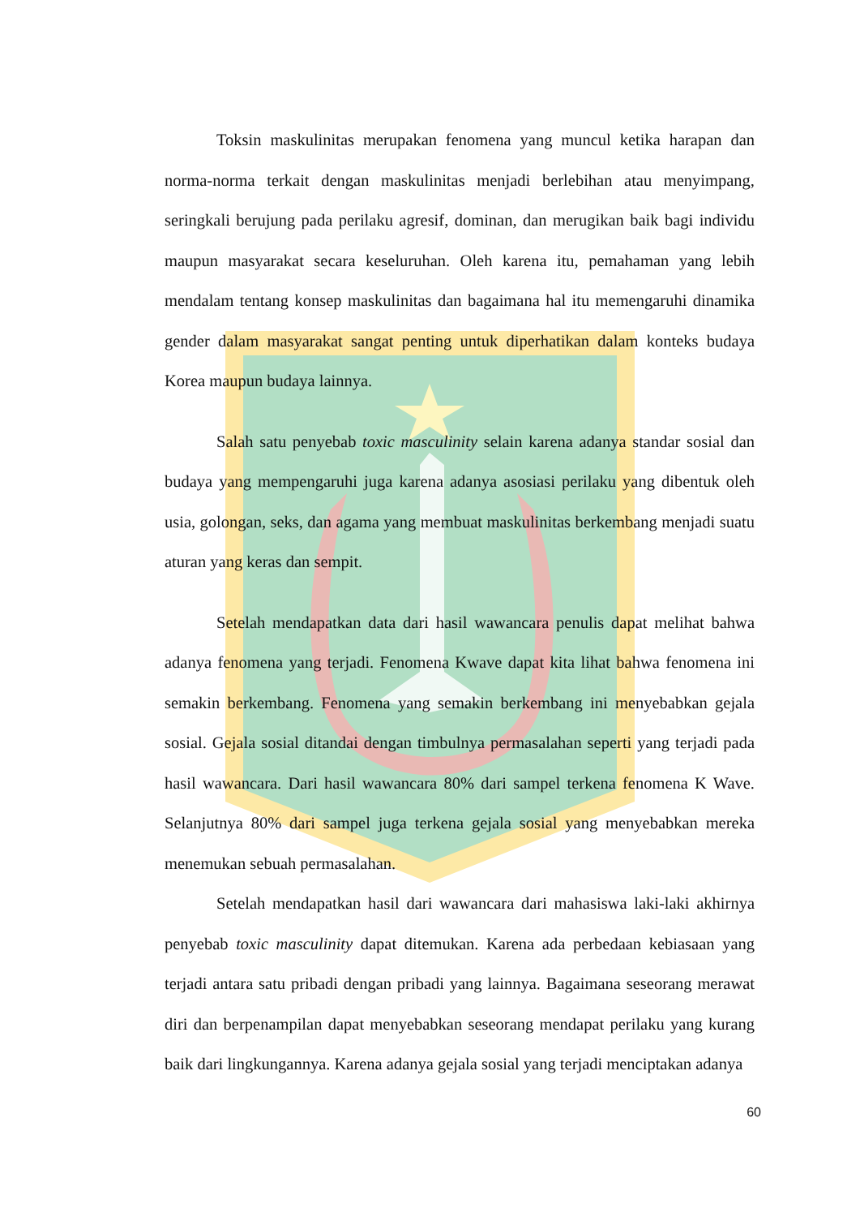Toksin maskulinitas merupakan fenomena yang muncul ketika harapan dan norma-norma terkait dengan maskulinitas menjadi berlebihan atau menyimpang, seringkali berujung pada perilaku agresif, dominan, dan merugikan baik bagi individu maupun masyarakat secara keseluruhan. Oleh karena itu, pemahaman yang lebih mendalam tentang konsep maskulinitas dan bagaimana hal itu memengaruhi dinamika gender dalam masyarakat sangat penting untuk diperhatikan dalam konteks budaya Korea maupun budaya lainnya.
Salah satu penyebab toxic masculinity selain karena adanya standar sosial dan budaya yang mempengaruhi juga karena adanya asosiasi perilaku yang dibentuk oleh usia, golongan, seks, dan agama yang membuat maskulinitas berkembang menjadi suatu aturan yang keras dan sempit.
Setelah mendapatkan data dari hasil wawancara penulis dapat melihat bahwa adanya fenomena yang terjadi. Fenomena Kwave dapat kita lihat bahwa fenomena ini semakin berkembang. Fenomena yang semakin berkembang ini menyebabkan gejala sosial. Gejala sosial ditandai dengan timbulnya permasalahan seperti yang terjadi pada hasil wawancara. Dari hasil wawancara 80% dari sampel terkena fenomena K Wave. Selanjutnya 80% dari sampel juga terkena gejala sosial yang menyebabkan mereka menemukan sebuah permasalahan.
Setelah mendapatkan hasil dari wawancara dari mahasiswa laki-laki akhirnya penyebab toxic masculinity dapat ditemukan. Karena ada perbedaan kebiasaan yang terjadi antara satu pribadi dengan pribadi yang lainnya. Bagaimana seseorang merawat diri dan berpenampilan dapat menyebabkan seseorang mendapat perilaku yang kurang baik dari lingkungannya. Karena adanya gejala sosial yang terjadi menciptakan adanya
60